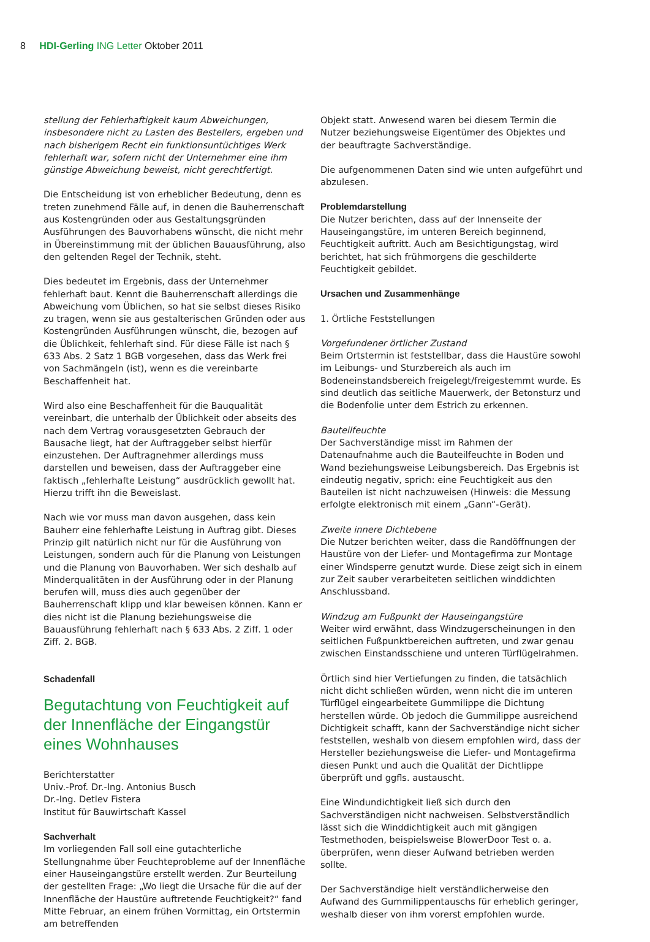8 HDI-Gerling ING Letter Oktober 2011
stellung der Fehlerhaftigkeit kaum Abweichungen, insbesondere nicht zu Lasten des Bestellers, ergeben und nach bisherigem Recht ein funktionsuntüchtiges Werk fehlerhaft war, sofern nicht der Unternehmer eine ihm günstige Abweichung beweist, nicht gerechtfertigt.
Die Entscheidung ist von erheblicher Bedeutung, denn es treten zunehmend Fälle auf, in denen die Bauherrenschaft aus Kostengründen oder aus Gestaltungsgründen Ausführungen des Bauvorhabens wünscht, die nicht mehr in Übereinstimmung mit der üblichen Bauausführung, also den geltenden Regel der Technik, steht.
Dies bedeutet im Ergebnis, dass der Unternehmer fehlerhaft baut. Kennt die Bauherrenschaft allerdings die Abweichung vom Üblichen, so hat sie selbst dieses Risiko zu tragen, wenn sie aus gestalterischen Gründen oder aus Kostengründen Ausführungen wünscht, die, bezogen auf die Üblichkeit, fehlerhaft sind. Für diese Fälle ist nach § 633 Abs. 2 Satz 1 BGB vorgesehen, dass das Werk frei von Sachmängeln (ist), wenn es die vereinbarte Beschaffenheit hat.
Wird also eine Beschaffenheit für die Bauqualität vereinbart, die unterhalb der Üblichkeit oder abseits des nach dem Vertrag vorausgesetzten Gebrauch der Bausache liegt, hat der Auftraggeber selbst hierfür einzustehen. Der Auftragnehmer allerdings muss darstellen und beweisen, dass der Auftraggeber eine faktisch „fehlerhafte Leistung“ ausdrücklich gewollt hat. Hierzu trifft ihn die Beweislast.
Nach wie vor muss man davon ausgehen, dass kein Bauherr eine fehlerhafte Leistung in Auftrag gibt. Dieses Prinzip gilt natürlich nicht nur für die Ausführung von Leistungen, sondern auch für die Planung von Leistungen und die Planung von Bauvorhaben. Wer sich deshalb auf Minderqualitäten in der Ausführung oder in der Planung berufen will, muss dies auch gegenüber der Bauherrenschaft klipp und klar beweisen können. Kann er dies nicht ist die Planung beziehungsweise die Bauausführung fehlerhaft nach § 633 Abs. 2 Ziff. 1 oder Ziff. 2. BGB.
Schadenfall
Begutachtung von Feuchtigkeit auf der Innenfläche der Eingangstür eines Wohnhauses
Berichterstatter
Univ.-Prof. Dr.-Ing. Antonius Busch
Dr.-Ing. Detlev Fistera
Institut für Bauwirtschaft Kassel
Sachverhalt
Im vorliegenden Fall soll eine gutachterliche Stellungnahme über Feuchteprobleme auf der Innenfläche einer Hauseingangstüre erstellt werden. Zur Beurteilung der gestellten Frage: „Wo liegt die Ursache für die auf der Innenfläche der Haustüre auftretende Feuchtigkeit?“ fand Mitte Februar, an einem frühen Vormittag, ein Ortstermin am betreffenden
Objekt statt. Anwesend waren bei diesem Termin die Nutzer beziehungsweise Eigentümer des Objektes und der beauftragte Sachverständige.
Die aufgenommenen Daten sind wie unten aufgeführt und abzulesen.
Problemdarstellung
Die Nutzer berichten, dass auf der Innenseite der Hauseingangstüre, im unteren Bereich beginnend, Feuchtigkeit auftritt. Auch am Besichtigungstag, wird berichtet, hat sich frühmorgens die geschilderte Feuchtigkeit gebildet.
Ursachen und Zusammenhänge
1. Örtliche Feststellungen
Vorgefundener örtlicher Zustand
Beim Ortstermin ist feststellbar, dass die Haustüre sowohl im Leibungs- und Sturzbereich als auch im Bodeneinstandsbereich freigelegt/freigestemmt wurde. Es sind deutlich das seitliche Mauerwerk, der Betonsturz und die Bodenfolie unter dem Estrich zu erkennen.
Bauteilfeuchte
Der Sachverständige misst im Rahmen der Datenaufnahme auch die Bauteilfeuchte in Boden und Wand beziehungsweise Leibungsbereich. Das Ergebnis ist eindeutig negativ, sprich: eine Feuchtigkeit aus den Bauteilen ist nicht nachzuweisen (Hinweis: die Messung erfolgte elektronisch mit einem „Gann“-Gerät).
Zweite innere Dichtebene
Die Nutzer berichten weiter, dass die Randöffnungen der Haustüre von der Liefer- und Montagefirma zur Montage einer Windsperre genutzt wurde. Diese zeigt sich in einem zur Zeit sauber verarbeiteten seitlichen winddichten Anschlussband.
Windzug am Fußpunkt der Hauseingangstüre
Weiter wird erwähnt, dass Windzugerscheinungen in den seitlichen Fußpunktbereichen auftreten, und zwar genau zwischen Einstandsschiene und unteren Türflügelrahmen.
Örtlich sind hier Vertiefungen zu finden, die tatsächlich nicht dicht schließen würden, wenn nicht die im unteren Türflügel eingearbeitete Gummilippe die Dichtung herstellen würde. Ob jedoch die Gummilippe ausreichend Dichtigkeit schafft, kann der Sachverständige nicht sicher feststellen, weshalb von diesem empfohlen wird, dass der Hersteller beziehungsweise die Liefer- und Montagefirma diesen Punkt und auch die Qualität der Dichtlippe überprüft und ggfls. austauscht.
Eine Windundichtigkeit ließ sich durch den Sachverständigen nicht nachweisen. Selbstverständlich lässt sich die Winddichtigkeit auch mit gängigen Testmethoden, beispielsweise BlowerDoor Test o. a. überprüfen, wenn dieser Aufwand betrieben werden sollte.
Der Sachverständige hielt verständlicherweise den Aufwand des Gummilippentauschs für erheblich geringer, weshalb dieser von ihm vorerst empfohlen wurde.